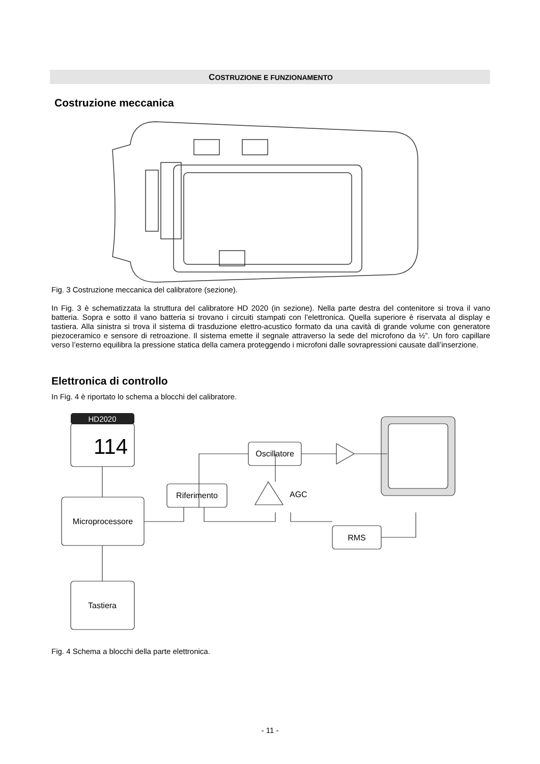COSTRUZIONE E FUNZIONAMENTO
Costruzione meccanica
Fig. 3 Costruzione meccanica del calibratore (sezione).
In Fig. 3 è schematizzata la struttura del calibratore HD 2020 (in sezione). Nella parte destra del contenitore si trova il vano batteria. Sopra e sotto il vano batteria si trovano i circuiti stampati con l’elettronica. Quella superiore è riservata al display e tastiera. Alla sinistra si trova il sistema di trasduzione elettro-acustico formato da una cavità di grande volume con generatore piezoceramico e sensore di retroazione. Il sistema emette il segnale attraverso la sede del microfono da ½”. Un foro capillare verso l’esterno equilibra la pressione statica della camera proteggendo i microfoni dalle sovrapressioni causate dall’inserzione.
Elettronica di controllo
In Fig. 4 è riportato lo schema a blocchi del calibratore.
HD2020
114
Microprocessore
Tastiera
Riferimento
Oscillatore
AGC
RMS
Fig. 4 Schema a blocchi della parte elettronica.
- 11 -